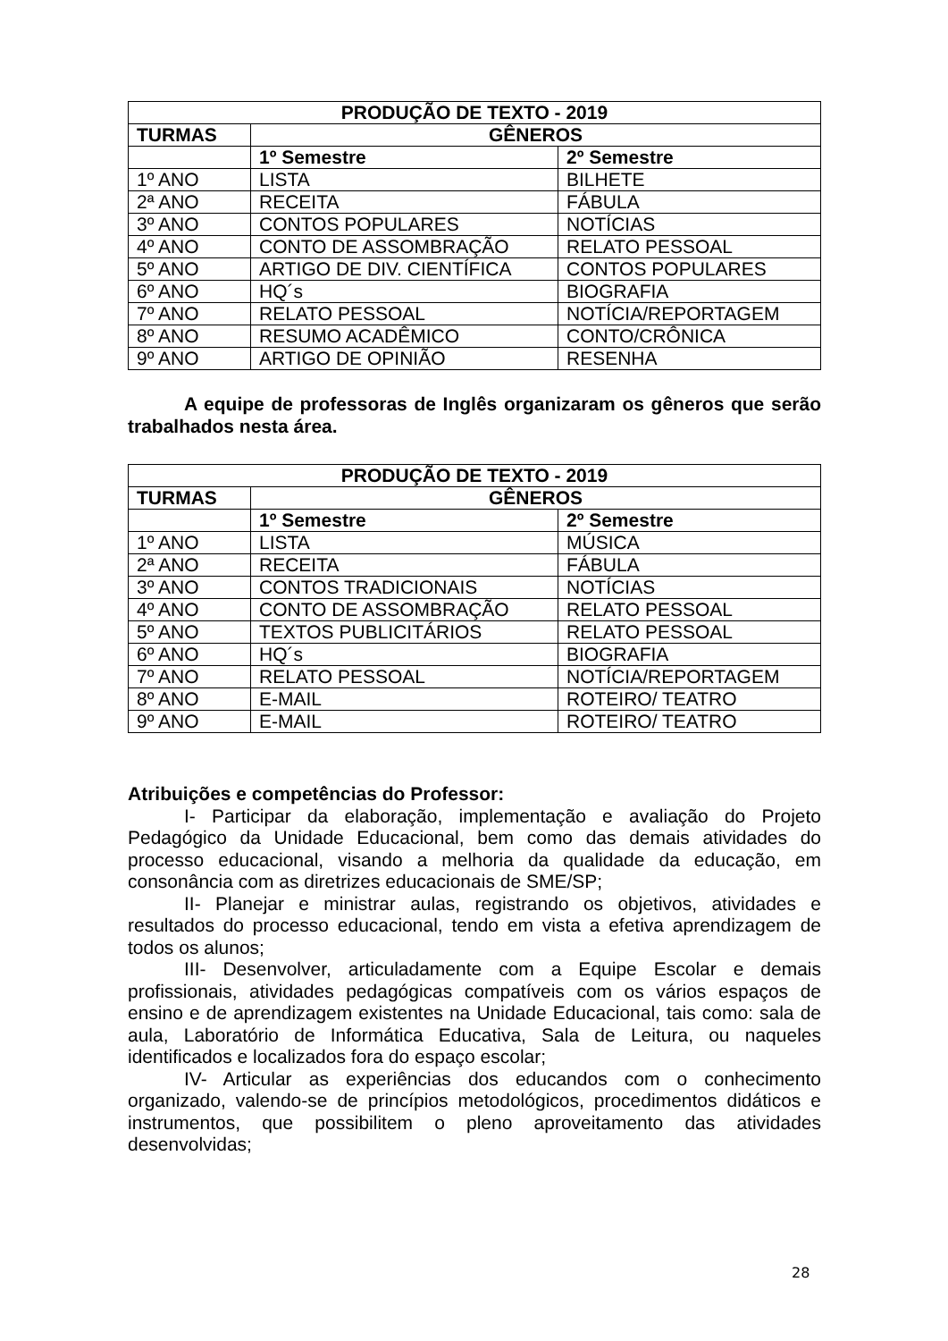| PRODUÇÃO DE TEXTO - 2019 | | |
| --- | --- | --- |
| TURMAS | GÊNEROS | |
| | 1º Semestre | 2º Semestre |
| 1º ANO | LISTA | BILHETE |
| 2ª ANO | RECEITA | FÁBULA |
| 3º ANO | CONTOS POPULARES | NOTÍCIAS |
| 4º ANO | CONTO DE ASSOMBRAÇÃO | RELATO PESSOAL |
| 5º ANO | ARTIGO DE DIV. CIENTÍFICA | CONTOS POPULARES |
| 6º ANO | HQ´s | BIOGRAFIA |
| 7º ANO | RELATO PESSOAL | NOTÍCIA/REPORTAGEM |
| 8º ANO | RESUMO ACADÊMICO | CONTO/CRÔNICA |
| 9º ANO | ARTIGO DE OPINIÃO | RESENHA |
A equipe de professoras de Inglês organizaram os gêneros que serão trabalhados nesta área.
| PRODUÇÃO DE TEXTO - 2019 | | |
| --- | --- | --- |
| TURMAS | GÊNEROS | |
| | 1º Semestre | 2º Semestre |
| 1º ANO | LISTA | MÚSICA |
| 2ª ANO | RECEITA | FÁBULA |
| 3º ANO | CONTOS TRADICIONAIS | NOTÍCIAS |
| 4º ANO | CONTO DE ASSOMBRAÇÃO | RELATO PESSOAL |
| 5º ANO | TEXTOS PUBLICITÁRIOS | RELATO PESSOAL |
| 6º ANO | HQ´s | BIOGRAFIA |
| 7º ANO | RELATO PESSOAL | NOTÍCIA/REPORTAGEM |
| 8º ANO | E-MAIL | ROTEIRO/ TEATRO |
| 9º ANO | E-MAIL | ROTEIRO/ TEATRO |
Atribuições e competências do Professor:
I- Participar da elaboração, implementação e avaliação do Projeto Pedagógico da Unidade Educacional, bem como das demais atividades do processo educacional, visando a melhoria da qualidade da educação, em consonância com as diretrizes educacionais de SME/SP;
II- Planejar e ministrar aulas, registrando os objetivos, atividades e resultados do processo educacional, tendo em vista a efetiva aprendizagem de todos os alunos;
III- Desenvolver, articuladamente com a Equipe Escolar e demais profissionais, atividades pedagógicas compatíveis com os vários espaços de ensino e de aprendizagem existentes na Unidade Educacional, tais como: sala de aula, Laboratório de Informática Educativa, Sala de Leitura, ou naqueles identificados e localizados fora do espaço escolar;
IV- Articular as experiências dos educandos com o conhecimento organizado, valendo-se de princípios metodológicos, procedimentos didáticos e instrumentos, que possibilitem o pleno aproveitamento das atividades desenvolvidas;
28